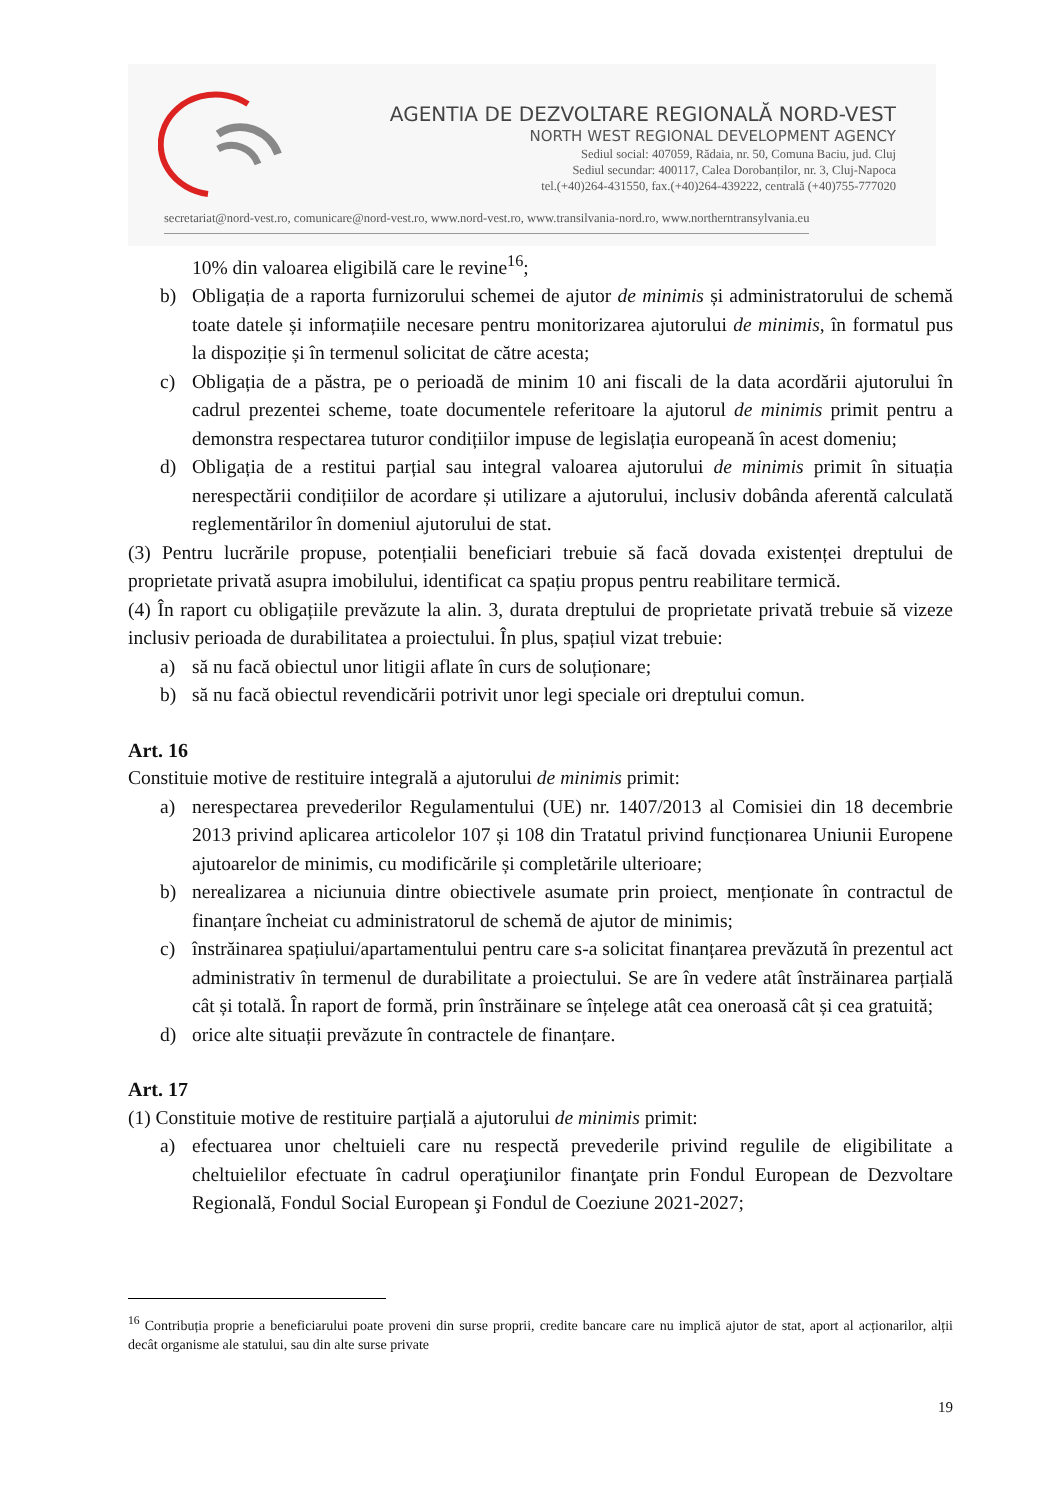AGENTIA DE DEZVOLTARE REGIONALĂ NORD-VEST
NORTH WEST REGIONAL DEVELOPMENT AGENCY
Sediul social: 407059, Rădaia, nr. 50, Comuna Baciu, jud. Cluj
Sediul secundar: 400117, Calea Dorobanților, nr. 3, Cluj-Napoca
tel.(+40)264-431550, fax.(+40)264-439222, centrală (+40)755-777020
secretariat@nord-vest.ro, comunicare@nord-vest.ro, www.nord-vest.ro, www.transilvania-nord.ro, www.northerntransylvania.eu
10% din valoarea eligibilă care le revine<sup>16</sup>;
b) Obligația de a raporta furnizorului schemei de ajutor de minimis și administratorului de schemă toate datele și informațiile necesare pentru monitorizarea ajutorului de minimis, în formatul pus la dispoziție și în termenul solicitat de către acesta;
c) Obligația de a păstra, pe o perioadă de minim 10 ani fiscali de la data acordării ajutorului în cadrul prezentei scheme, toate documentele referitoare la ajutorul de minimis primit pentru a demonstra respectarea tuturor condițiilor impuse de legislația europeană în acest domeniu;
d) Obligația de a restitui parțial sau integral valoarea ajutorului de minimis primit în situația nerespectării condițiilor de acordare și utilizare a ajutorului, inclusiv dobânda aferentă calculată reglementărilor în domeniul ajutorului de stat.
(3) Pentru lucrările propuse, potențialii beneficiari trebuie să facă dovada existenței dreptului de proprietate privată asupra imobilului, identificat ca spațiu propus pentru reabilitare termică.
(4) În raport cu obligațiile prevăzute la alin. 3, durata dreptului de proprietate privată trebuie să vizeze inclusiv perioada de durabilitatea a proiectului. În plus, spațiul vizat trebuie:
a) să nu facă obiectul unor litigii aflate în curs de soluționare;
b) să nu facă obiectul revendicării potrivit unor legi speciale ori dreptului comun.
Art. 16
Constituie motive de restituire integrală a ajutorului de minimis primit:
a) nerespectarea prevederilor Regulamentului (UE) nr. 1407/2013 al Comisiei din 18 decembrie 2013 privind aplicarea articolelor 107 și 108 din Tratatul privind funcționarea Uniunii Europene ajutoarelor de minimis, cu modificările și completările ulterioare;
b) nerealizarea a niciunuia dintre obiectivele asumate prin proiect, menționate în contractul de finanțare încheiat cu administratorul de schemă de ajutor de minimis;
c) înstrăinarea spațiului/apartamentului pentru care s-a solicitat finanțarea prevăzută în prezentul act administrativ în termenul de durabilitate a proiectului. Se are în vedere atât înstrăinarea parțială cât și totală. În raport de formă, prin înstrăinare se înțelege atât cea oneroasă cât și cea gratuită;
d) orice alte situații prevăzute în contractele de finanțare.
Art. 17
(1) Constituie motive de restituire parțială a ajutorului de minimis primit:
a) efectuarea unor cheltuieli care nu respectă prevederile privind regulile de eligibilitate a cheltuielilor efectuate în cadrul operaţiunilor finanţate prin Fondul European de Dezvoltare Regională, Fondul Social European şi Fondul de Coeziune 2021-2027;
<sup>16</sup> Contribuția proprie a beneficiarului poate proveni din surse proprii, credite bancare care nu implică ajutor de stat, aport al acționarilor, alții decât organisme ale statului, sau din alte surse private
19